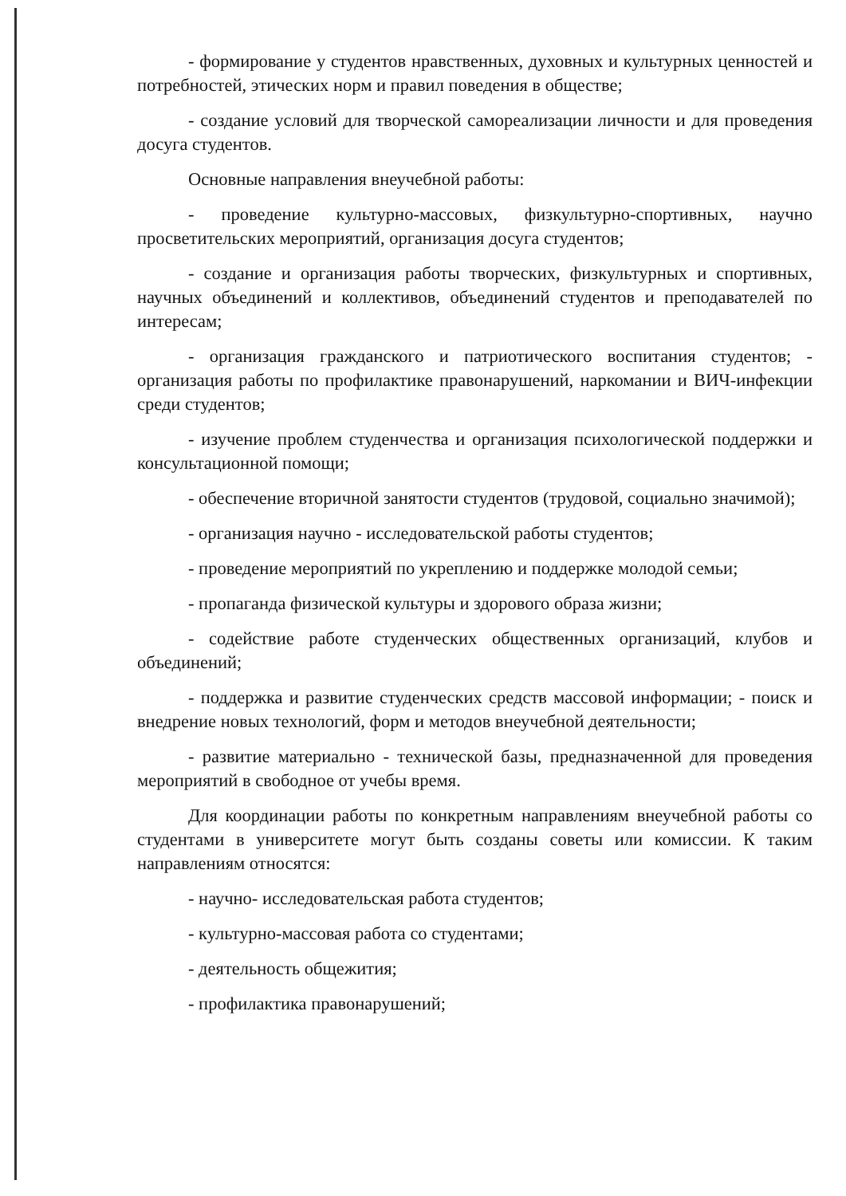- формирование у студентов нравственных, духовных и культурных ценностей и потребностей, этических норм и правил поведения в обществе;
- создание условий для творческой самореализации личности и для проведения досуга студентов.
Основные направления внеучебной работы:
- проведение культурно-массовых, физкультурно-спортивных, научно просветительских мероприятий, организация досуга студентов;
- создание и организация работы творческих, физкультурных и спортивных, научных объединений и коллективов, объединений студентов и преподавателей по интересам;
- организация гражданского и патриотического воспитания студентов; - организация работы по профилактике правонарушений, наркомании и ВИЧ-инфекции среди студентов;
- изучение проблем студенчества и организация психологической поддержки и консультационной помощи;
- обеспечение вторичной занятости студентов (трудовой, социально значимой);
- организация научно - исследовательской работы студентов;
- проведение мероприятий по укреплению и поддержке молодой семьи;
- пропаганда физической культуры и здорового образа жизни;
- содействие работе студенческих общественных организаций, клубов и объединений;
- поддержка и развитие студенческих средств массовой информации; - поиск и внедрение новых технологий, форм и методов внеучебной деятельности;
- развитие материально - технической базы, предназначенной для проведения мероприятий в свободное от учебы время.
Для координации работы по конкретным направлениям внеучебной работы со студентами в университете могут быть созданы советы или комиссии. К таким направлениям относятся:
- научно- исследовательская работа студентов;
- культурно-массовая работа со студентами;
- деятельность общежития;
- профилактика правонарушений;